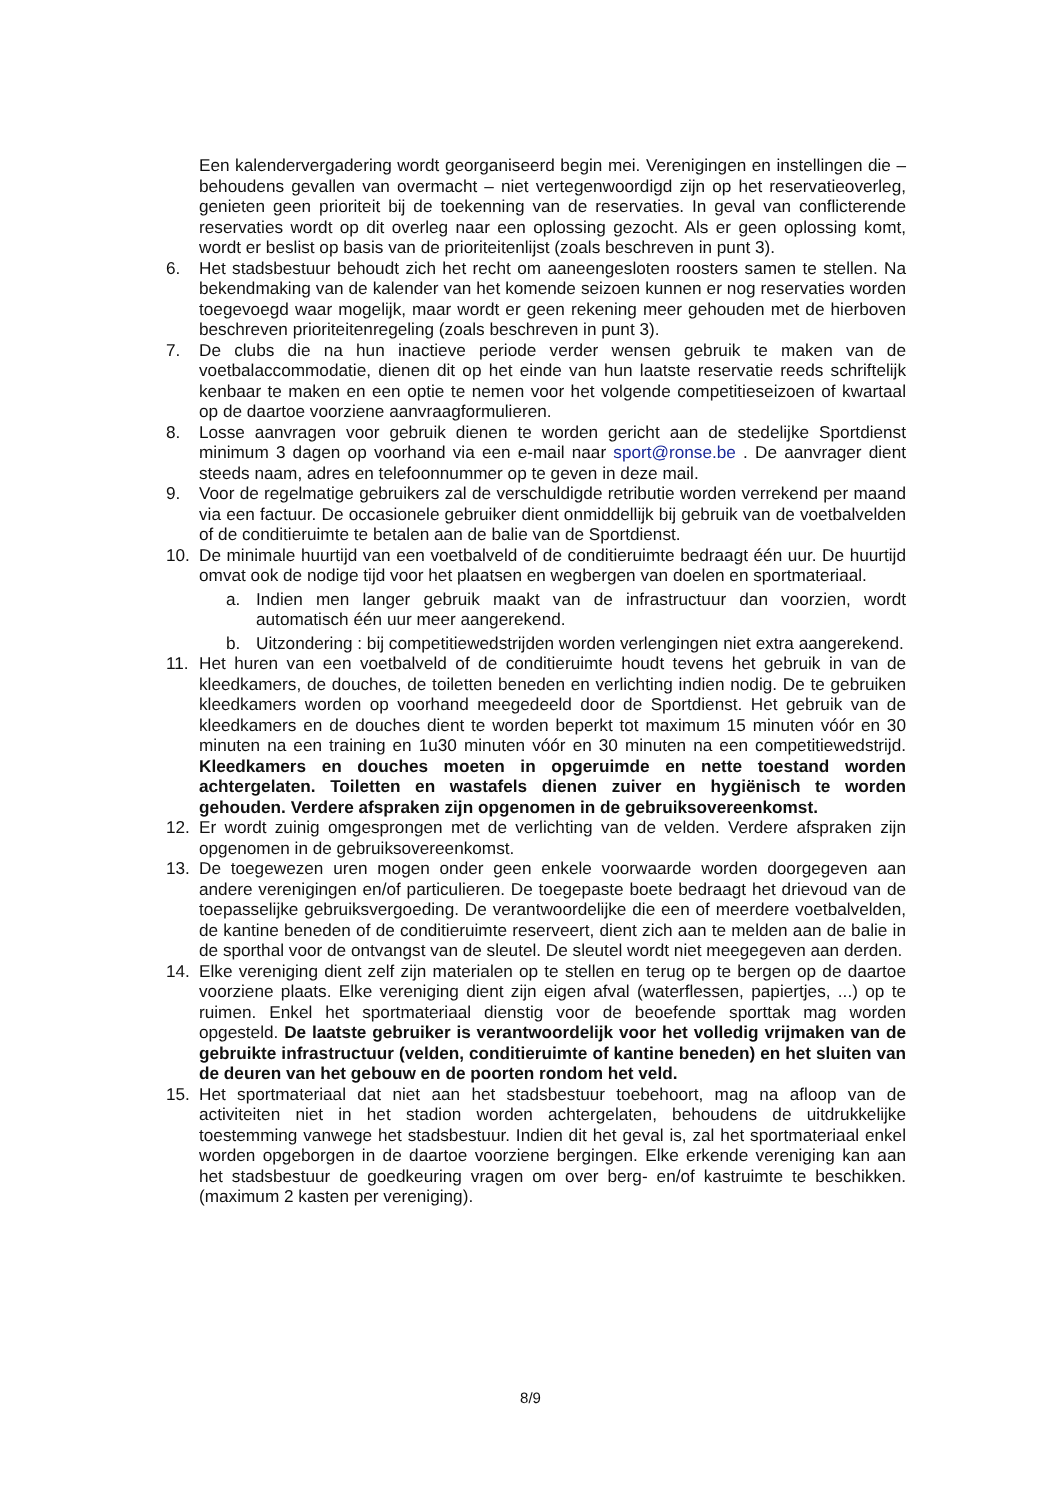Een kalendervergadering wordt georganiseerd begin mei. Verenigingen en instellingen die – behoudens gevallen van overmacht – niet vertegenwoordigd zijn op het reservatieoverleg, genieten geen prioriteit bij de toekenning van de reservaties. In geval van conflicterende reservaties wordt op dit overleg naar een oplossing gezocht. Als er geen oplossing komt, wordt er beslist op basis van de prioriteitenlijst (zoals beschreven in punt 3).
6. Het stadsbestuur behoudt zich het recht om aaneengesloten roosters samen te stellen. Na bekendmaking van de kalender van het komende seizoen kunnen er nog reservaties worden toegevoegd waar mogelijk, maar wordt er geen rekening meer gehouden met de hierboven beschreven prioriteitenregeling (zoals beschreven in punt 3).
7. De clubs die na hun inactieve periode verder wensen gebruik te maken van de voetbalaccommodatie, dienen dit op het einde van hun laatste reservatie reeds schriftelijk kenbaar te maken en een optie te nemen voor het volgende competitieseizoen of kwartaal op de daartoe voorziene aanvraagformulieren.
8. Losse aanvragen voor gebruik dienen te worden gericht aan de stedelijke Sportdienst minimum 3 dagen op voorhand via een e-mail naar sport@ronse.be . De aanvrager dient steeds naam, adres en telefoonnummer op te geven in deze mail.
9. Voor de regelmatige gebruikers zal de verschuldigde retributie worden verrekend per maand via een factuur. De occasionele gebruiker dient onmiddellijk bij gebruik van de voetbalvelden of de conditieruimte te betalen aan de balie van de Sportdienst.
10. De minimale huurtijd van een voetbalveld of de conditieruimte bedraagt één uur. De huurtijd omvat ook de nodige tijd voor het plaatsen en wegbergen van doelen en sportmateriaal.
a. Indien men langer gebruik maakt van de infrastructuur dan voorzien, wordt automatisch één uur meer aangerekend.
b. Uitzondering : bij competitiewedstrijden worden verlengingen niet extra aangerekend.
11. Het huren van een voetbalveld of de conditieruimte houdt tevens het gebruik in van de kleedkamers, de douches, de toiletten beneden en verlichting indien nodig. De te gebruiken kleedkamers worden op voorhand meegedeeld door de Sportdienst. Het gebruik van de kleedkamers en de douches dient te worden beperkt tot maximum 15 minuten vóór en 30 minuten na een training en 1u30 minuten vóór en 30 minuten na een competitiewedstrijd. Kleedkamers en douches moeten in opgeruimde en nette toestand worden achtergelaten. Toiletten en wastafels dienen zuiver en hygiënisch te worden gehouden. Verdere afspraken zijn opgenomen in de gebruiksovereenkomst.
12. Er wordt zuinig omgesprongen met de verlichting van de velden. Verdere afspraken zijn opgenomen in de gebruiksovereenkomst.
13. De toegewezen uren mogen onder geen enkele voorwaarde worden doorgegeven aan andere verenigingen en/of particulieren. De toegepaste boete bedraagt het drievoud van de toepasselijke gebruiksvergoeding. De verantwoordelijke die een of meerdere voetbalvelden, de kantine beneden of de conditieruimte reserveert, dient zich aan te melden aan de balie in de sporthal voor de ontvangst van de sleutel. De sleutel wordt niet meegegeven aan derden.
14. Elke vereniging dient zelf zijn materialen op te stellen en terug op te bergen op de daartoe voorziene plaats. Elke vereniging dient zijn eigen afval (waterflessen, papiertjes, ...) op te ruimen. Enkel het sportmateriaal dienstig voor de beoefende sporttak mag worden opgesteld. De laatste gebruiker is verantwoordelijk voor het volledig vrijmaken van de gebruikte infrastructuur (velden, conditieruimte of kantine beneden) en het sluiten van de deuren van het gebouw en de poorten rondom het veld.
15. Het sportmateriaal dat niet aan het stadsbestuur toebehoort, mag na afloop van de activiteiten niet in het stadion worden achtergelaten, behoudens de uitdrukkelijke toestemming vanwege het stadsbestuur. Indien dit het geval is, zal het sportmateriaal enkel worden opgeborgen in de daartoe voorziene bergingen. Elke erkende vereniging kan aan het stadsbestuur de goedkeuring vragen om over berg- en/of kastruimte te beschikken. (maximum 2 kasten per vereniging).
8/9